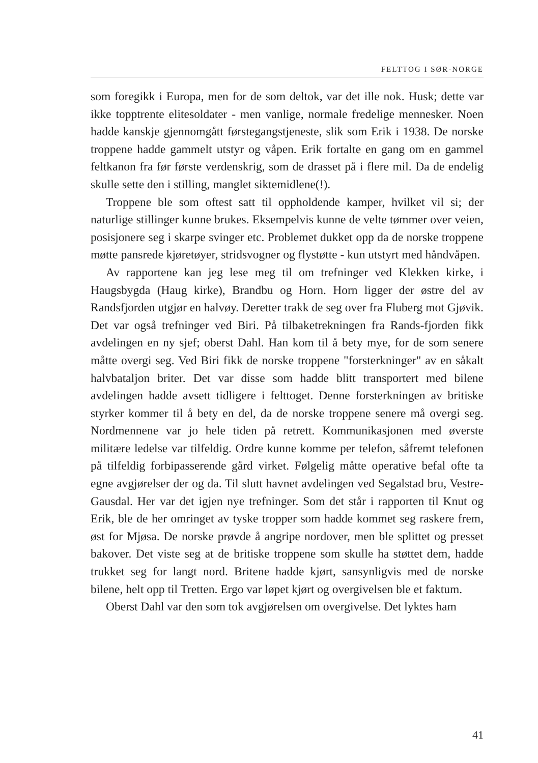FELTTOG I SØR-NORGE
som foregikk i Europa, men for de som deltok, var det ille nok. Husk; dette var ikke topptrente elitesoldater - men vanlige, normale fredelige mennesker. Noen hadde kanskje gjennomgått førstegangstjeneste, slik som Erik i 1938. De norske troppene hadde gammelt utstyr og våpen. Erik fortalte en gang om en gammel feltkanon fra før første verdenskrig, som de drasset på i flere mil. Da de endelig skulle sette den i stilling, manglet siktemidlene(!).
Troppene ble som oftest satt til oppholdende kamper, hvilket vil si; der naturlige stillinger kunne brukes. Eksempelvis kunne de velte tømmer over veien, posisjonere seg i skarpe svinger etc. Problemet dukket opp da de norske troppene møtte pansrede kjøretøyer, stridsvogner og flystøtte - kun utstyrt med håndvåpen.
Av rapportene kan jeg lese meg til om trefninger ved Klekken kirke, i Haugsbygda (Haug kirke), Brandbu og Horn. Horn ligger der østre del av Randsfjorden utgjør en halvøy. Deretter trakk de seg over fra Fluberg mot Gjøvik. Det var også trefninger ved Biri. På tilbaketrekningen fra Rands-fjorden fikk avdelingen en ny sjef; oberst Dahl. Han kom til å bety mye, for de som senere måtte overgi seg. Ved Biri fikk de norske troppene "forsterkninger" av en såkalt halvbataljon briter. Det var disse som hadde blitt transportert med bilene avdelingen hadde avsett tidligere i felttoget. Denne forsterkningen av britiske styrker kommer til å bety en del, da de norske troppene senere må overgi seg. Nordmennene var jo hele tiden på retrett. Kommunikasjonen med øverste militære ledelse var tilfeldig. Ordre kunne komme per telefon, såfremt telefonen på tilfeldig forbipasserende gård virket. Følgelig måtte operative befal ofte ta egne avgjørelser der og da. Til slutt havnet avdelingen ved Segalstad bru, Vestre-Gausdal. Her var det igjen nye trefninger. Som det står i rapporten til Knut og Erik, ble de her omringet av tyske tropper som hadde kommet seg raskere frem, øst for Mjøsa. De norske prøvde å angripe nordover, men ble splittet og presset bakover. Det viste seg at de britiske troppene som skulle ha støttet dem, hadde trukket seg for langt nord. Britene hadde kjørt, sansynligvis med de norske bilene, helt opp til Tretten. Ergo var løpet kjørt og overgivelsen ble et faktum.
Oberst Dahl var den som tok avgjørelsen om overgivelse. Det lyktes ham
41